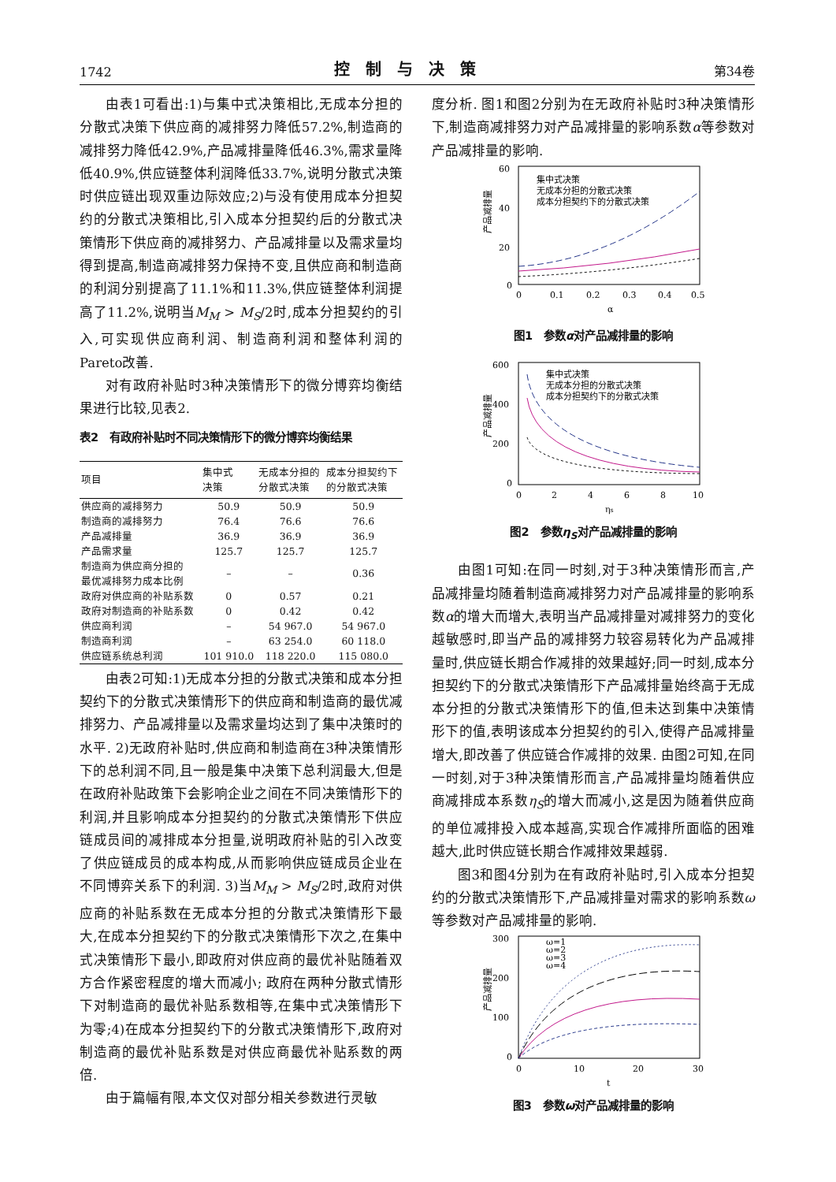1742 控制与决策 第34卷
由表1可看出:1)与集中式决策相比,无成本分担的分散式决策下供应商的减排努力降低57.2%,制造商的减排努力降低42.9%,产品减排量降低46.3%,需求量降低40.9%,供应链整体利润降低33.7%,说明分散式决策时供应链出现双重边际效应;2)与没有使用成本分担契约的分散式决策相比,引入成本分担契约后的分散式决策情形下供应商的减排努力、产品减排量以及需求量均得到提高,制造商减排努力保持不变,且供应商和制造商的利润分别提高了11.1%和11.3%,供应链整体利润提高了11.2%,说明当M<sub>M</sub> > M<sub>S</sub>/2时,成本分担契约的引入,可实现供应商利润、制造商利润和整体利润的Pareto改善.
对有政府补贴时3种决策情形下的微分博弈均衡结果进行比较,见表2.
表2　有政府补贴时不同决策情形下的微分博弈均衡结果
| 项目 | 集中式 决策 | 无成本分担的 分散式决策 | 成本分担契约下 的分散式决策 |
| --- | --- | --- | --- |
| 供应商的减排努力 | 50.9 | 50.9 | 50.9 |
| 制造商的减排努力 | 76.4 | 76.6 | 76.6 |
| 产品减排量 | 36.9 | 36.9 | 36.9 |
| 产品需求量 | 125.7 | 125.7 | 125.7 |
| 制造商为供应商分担的 最优减排努力成本比例 | – | – | 0.36 |
| 政府对供应商的补贴系数 | 0 | 0.57 | 0.21 |
| 政府对制造商的补贴系数 | 0 | 0.42 | 0.42 |
| 供应商利润 | – | 54 967.0 | 54 967.0 |
| 制造商利润 | – | 63 254.0 | 60 118.0 |
| 供应链系统总利润 | 101 910.0 | 118 220.0 | 115 080.0 |
由表2可知:1)无成本分担的分散式决策和成本分担契约下的分散式决策情形下的供应商和制造商的最优减排努力、产品减排量以及需求量均达到了集中决策时的水平. 2)无政府补贴时,供应商和制造商在3种决策情形下的总利润不同,且一般是集中决策下总利润最大,但是在政府补贴政策下会影响企业之间在不同决策情形下的利润,并且影响成本分担契约的分散式决策情形下供应链成员间的减排成本分担量,说明政府补贴的引入改变了供应链成员的成本构成,从而影响供应链成员企业在不同博弈关系下的利润. 3)当M<sub>M</sub> > M<sub>S</sub>/2时,政府对供应商的补贴系数在无成本分担的分散式决策情形下最大,在成本分担契约下的分散式决策情形下次之,在集中式决策情形下最小,即政府对供应商的最优补贴随着双方合作紧密程度的增大而减小; 政府在两种分散式情形下对制造商的最优补贴系数相等,在集中式决策情形下为零;4)在成本分担契约下的分散式决策情形下,政府对制造商的最优补贴系数是对供应商最优补贴系数的两倍.
由于篇幅有限,本文仅对部分相关参数进行灵敏
度分析. 图1和图2分别为在无政府补贴时3种决策情形下,制造商减排努力对产品减排量的影响系数α等参数对产品减排量的影响.
产品减排量
60
40
20
0
0
0.1
0.2
0.3
0.4
0.5
α
集中式决策
无成本分担的分散式决策
成本分担契约下的分散式决策
图1　参数α对产品减排量的影响
产品减排量
600
400
200
0
0
2
4
6
8
10
ηs
集中式决策
无成本分担的分散式决策
成本分担契约下的分散式决策
图2　参数η<sub>S</sub>对产品减排量的影响
由图1可知:在同一时刻,对于3种决策情形而言,产品减排量均随着制造商减排努力对产品减排量的影响系数α的增大而增大,表明当产品减排量对减排努力的变化越敏感时,即当产品的减排努力较容易转化为产品减排量时,供应链长期合作减排的效果越好;同一时刻,成本分担契约下的分散式决策情形下产品减排量始终高于无成本分担的分散式决策情形下的值,但未达到集中决策情形下的值,表明该成本分担契约的引入,使得产品减排量增大,即改善了供应链合作减排的效果. 由图2可知,在同一时刻,对于3种决策情形而言,产品减排量均随着供应商减排成本系数η<sub>S</sub>的增大而减小,这是因为随着供应商的单位减排投入成本越高,实现合作减排所面临的困难越大,此时供应链长期合作减排效果越弱.
图3和图4分别为在有政府补贴时,引入成本分担契约的分散式决策情形下,产品减排量对需求的影响系数ω等参数对产品减排量的影响.
产品减排量
300
200
100
0
0
10
20
30
t
ω=1
ω=2
ω=3
ω=4
图3　参数ω对产品减排量的影响